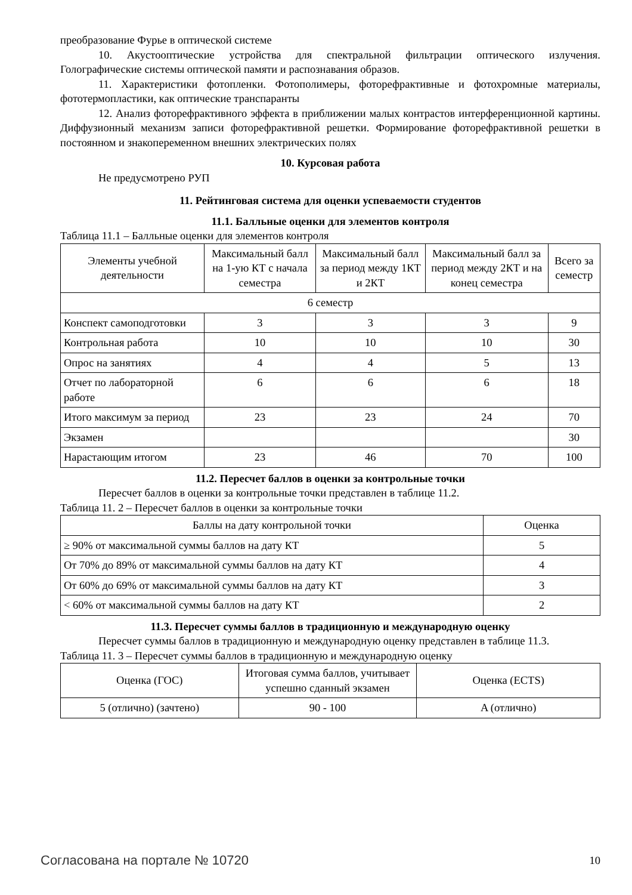преобразование Фурье в оптической системе
10. Акустооптические устройства для спектральной фильтрации оптического излучения. Голографические системы оптической памяти и распознавания образов.
11. Характеристики фотопленки. Фотополимеры, фоторефрактивные и фотохромные материалы, фототермопластики, как оптические транспаранты
12. Анализ фоторефрактивного эффекта в приближении малых контрастов интерференционной картины. Диффузионный механизм записи фоторефрактивной решетки. Формирование фоторефрактивной решетки в постоянном и знакопеременном внешних электрических полях
10. Курсовая работа
Не предусмотрено РУП
11. Рейтинговая система для оценки успеваемости студентов
11.1. Балльные оценки для элементов контроля
Таблица 11.1 – Балльные оценки для элементов контроля
| Элементы учебной деятельности | Максимальный балл на 1-ую КТ с начала семестра | Максимальный балл за период между 1КТ и 2КТ | Максимальный балл за период между 2КТ и на конец семестра | Всего за семестр |
| --- | --- | --- | --- | --- |
| 6 семестр | | | | |
| Конспект самоподготовки | 3 | 3 | 3 | 9 |
| Контрольная работа | 10 | 10 | 10 | 30 |
| Опрос на занятиях | 4 | 4 | 5 | 13 |
| Отчет по лабораторной работе | 6 | 6 | 6 | 18 |
| Итого максимум за период | 23 | 23 | 24 | 70 |
| Экзамен | | | | 30 |
| Нарастающим итогом | 23 | 46 | 70 | 100 |
11.2. Пересчет баллов в оценки за контрольные точки
Пересчет баллов в оценки за контрольные точки представлен в таблице 11.2.
Таблица 11. 2 – Пересчет баллов в оценки за контрольные точки
| Баллы на дату контрольной точки | Оценка |
| --- | --- |
| ≥ 90% от максимальной суммы баллов на дату КТ | 5 |
| От 70% до 89% от максимальной суммы баллов на дату КТ | 4 |
| От 60% до 69% от максимальной суммы баллов на дату КТ | 3 |
| < 60% от максимальной суммы баллов на дату КТ | 2 |
11.3. Пересчет суммы баллов в традиционную и международную оценку
Пересчет суммы баллов в традиционную и международную оценку представлен в таблице 11.3.
Таблица 11. 3 – Пересчет суммы баллов в традиционную и международную оценку
| Оценка (ГОС) | Итоговая сумма баллов, учитывает успешно сданный экзамен | Оценка (ECTS) |
| --- | --- | --- |
| 5 (отлично) (зачтено) | 90 - 100 | A (отлично) |
Согласована на портале № 10720 10